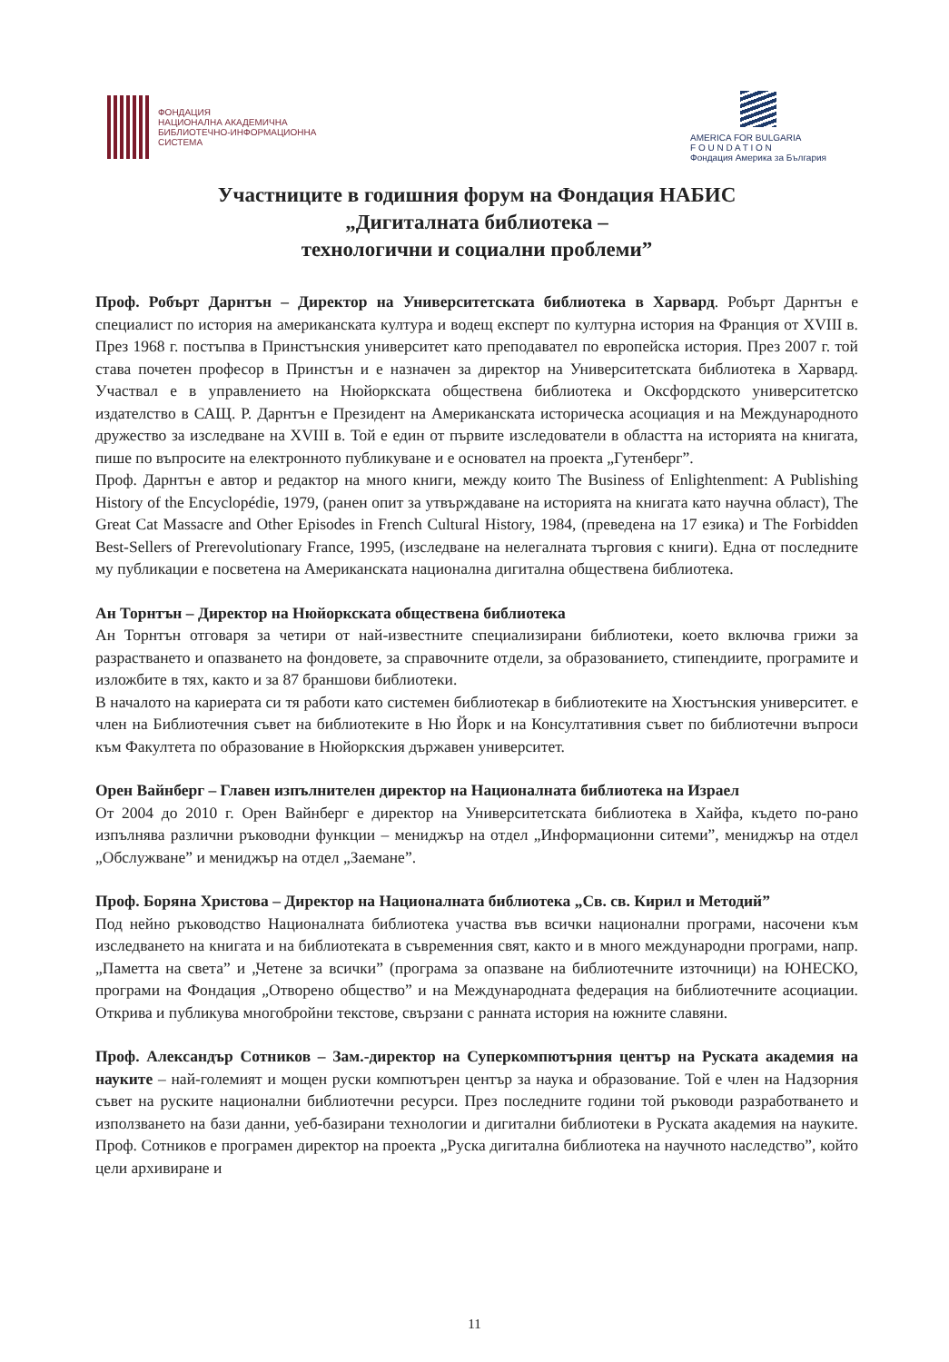ФОНДАЦИЯ
НАЦИОНАЛНА АКАДЕМИЧНА
БИБЛИОТЕЧНО-ИНФОРМАЦИОННА
СИСТЕМА
AMERICA FOR BULGARIA
F O U N D A T I O N
Фондация Америка за България
Участниците в годишния форум на Фондация НАБИС
„Дигиталната библиотека –
технологични и социални проблеми”
Проф. Робърт Дарнтън – Директор на Университетската библиотека в Харвард. Робърт Дарнтън е специалист по история на американската култура и водещ експерт по културна история на Франция от XVIII в. През 1968 г. постъпва в Принстънския университет като преподавател по европейска история. През 2007 г. той става почетен професор в Принстън и е назначен за директор на Университетската библиотека в Харвард. Участвал е в управлението на Нюйоркската обществена библиотека и Оксфордското университетско издателство в САЩ. Р. Дарнтън е Президент на Американската историческа асоциация и на Международното дружество за изследване на XVIII в. Той е един от първите изследователи в областта на историята на книгата, пише по въпросите на електронното публикуване и е основател на проекта „Гутенберг”.
Проф. Дарнтън е автор и редактор на много книги, между които The Business of Enlightenment: A Publishing History of the Encyclopédie, 1979, (ранен опит за утвърждаване на историята на книгата като научна област), The Great Cat Massacre and Other Episodes in French Cultural History, 1984, (преведена на 17 езика) и The Forbidden Best-Sellers of Prerevolutionary France, 1995, (изследване на нелегалната търговия с книги). Една от последните му публикации е посветена на Американската национална дигитална обществена библиотека.
Ан Торнтън – Директор на Нюйоркската обществена библиотека
Ан Торнтън отговаря за четири от най-известните специализирани библиотеки, което включва грижи за разрастването и опазването на фондовете, за справочните отдели, за образованието, стипендиите, програмите и изложбите в тях, както и за 87 браншови библиотеки.
В началото на кариерата си тя работи като системен библиотекар в библиотеките на Хюстънския университет. е член на Библиотечния съвет на библиотеките в Ню Йорк и на Консултативния съвет по библиотечни въпроси към Факултета по образование в Нюйоркския държавен университет.
Орен Вайнберг – Главен изпълнителен директор на Националната библиотека на Израел
От 2004 до 2010 г. Орен Вайнберг е директор на Университетската библиотека в Хайфа, където по-рано изпълнява различни ръководни функции – мениджър на отдел „Информационни ситеми”, мениджър на отдел „Обслужване” и мениджър на отдел „Заемане”.
Проф. Боряна Христова – Директор на Националната библиотека „Св. св. Кирил и Методий”
Под нейно ръководство Националната библиотека участва във всички национални програми, насочени към изследването на книгата и на библиотеката в съвременния свят, както и в много международни програми, напр. „Паметта на света” и „Четене за всички” (програма за опазване на библиотечните източници) на ЮНЕСКО, програми на Фондация „Отворено общество” и на Международната федерация на библиотечните асоциации. Открива и публикува многобройни текстове, свързани с ранната история на южните славяни.
Проф. Александър Сотников – Зам.-директор на Суперкомпютърния център на Руската академия на науките – най-големият и мощен руски компютърен център за наука и образование. Той е член на Надзорния съвет на руските национални библиотечни ресурси. През последните години той ръководи разработването и използването на бази данни, уеб-базирани технологии и дигитални библиотеки в Руската академия на науките. Проф. Сотников е програмен директор на проекта „Руска дигитална библиотека на научното наследство”, който цели архивиране и
11